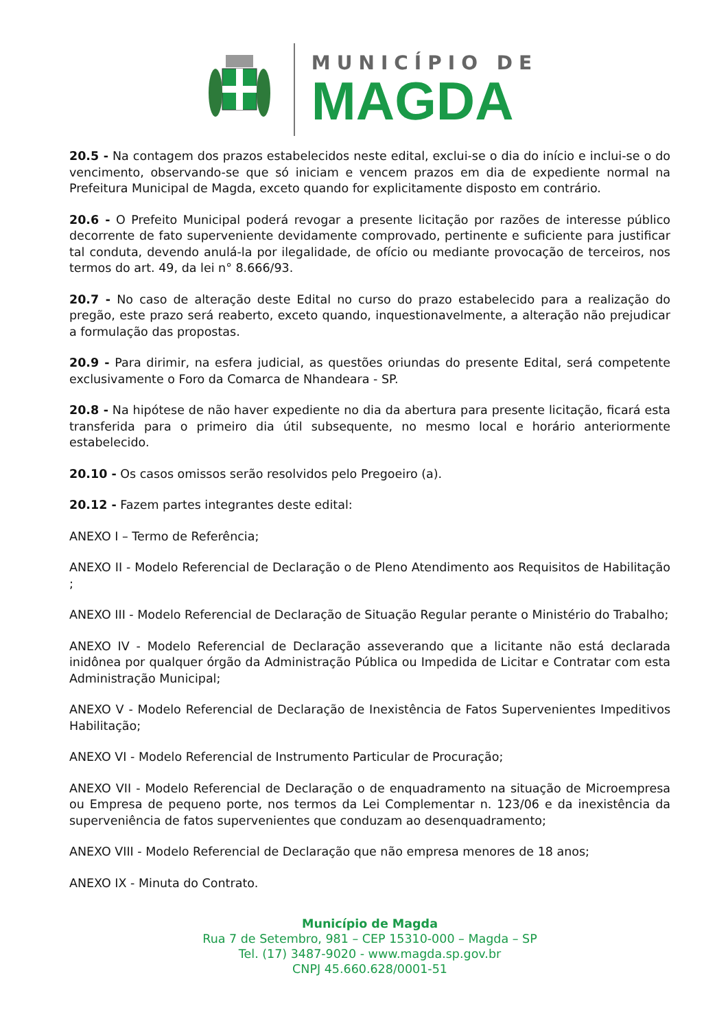MUNICÍPIO DE
MAGDA
20.5 - Na contagem dos prazos estabelecidos neste edital, exclui-se o dia do início e inclui-se o do vencimento, observando-se que só iniciam e vencem prazos em dia de expediente normal na Prefeitura Municipal de Magda, exceto quando for explicitamente disposto em contrário.
20.6 - O Prefeito Municipal poderá revogar a presente licitação por razões de interesse público decorrente de fato superveniente devidamente comprovado, pertinente e suficiente para justificar tal conduta, devendo anulá-la por ilegalidade, de ofício ou mediante provocação de terceiros, nos termos do art. 49, da lei n° 8.666/93.
20.7 - No caso de alteração deste Edital no curso do prazo estabelecido para a realização do pregão, este prazo será reaberto, exceto quando, inquestionavelmente, a alteração não prejudicar a formulação das propostas.
20.9 - Para dirimir, na esfera judicial, as questões oriundas do presente Edital, será competente exclusivamente o Foro da Comarca de Nhandeara - SP.
20.8 - Na hipótese de não haver expediente no dia da abertura para presente licitação, ficará esta transferida para o primeiro dia útil subsequente, no mesmo local e horário anteriormente estabelecido.
20.10 - Os casos omissos serão resolvidos pelo Pregoeiro (a).
20.12 - Fazem partes integrantes deste edital:
ANEXO I – Termo de Referência;
ANEXO II - Modelo Referencial de Declaração o de Pleno Atendimento aos Requisitos de Habilitação ;
ANEXO III - Modelo Referencial de Declaração de Situação Regular perante o Ministério do Trabalho;
ANEXO IV - Modelo Referencial de Declaração asseverando que a licitante não está declarada inidônea por qualquer órgão da Administração Pública ou Impedida de Licitar e Contratar com esta Administração Municipal;
ANEXO V - Modelo Referencial de Declaração de Inexistência de Fatos Supervenientes Impeditivos Habilitação;
ANEXO VI - Modelo Referencial de Instrumento Particular de Procuração;
ANEXO VII - Modelo Referencial de Declaração o de enquadramento na situação de Microempresa ou Empresa de pequeno porte, nos termos da Lei Complementar n. 123/06 e da inexistência da superveniência de fatos supervenientes que conduzam ao desenquadramento;
ANEXO VIII - Modelo Referencial de Declaração que não empresa menores de 18 anos;
ANEXO IX - Minuta do Contrato.
Município de Magda
Rua 7 de Setembro, 981 – CEP 15310-000 – Magda – SP
Tel. (17) 3487-9020 - www.magda.sp.gov.br
CNPJ 45.660.628/0001-51